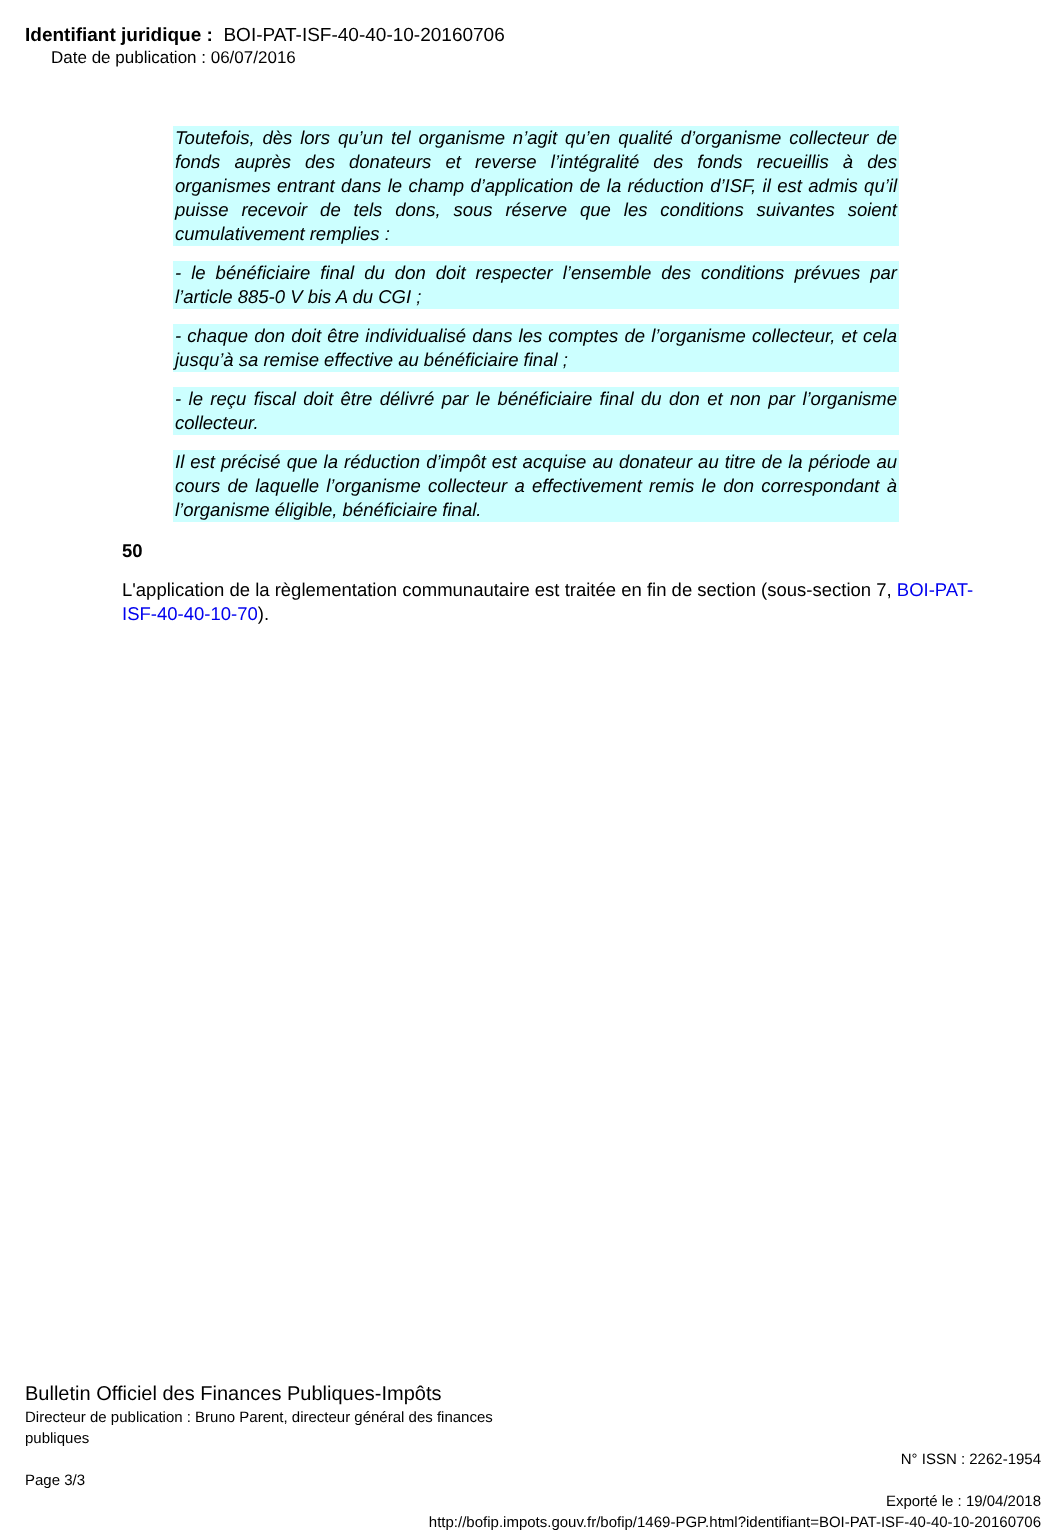Identifiant juridique : BOI-PAT-ISF-40-40-10-20160706
Date de publication : 06/07/2016
Toutefois, dès lors qu’un tel organisme n’agit qu’en qualité d’organisme collecteur de fonds auprès des donateurs et reverse l’intégralité des fonds recueillis à des organismes entrant dans le champ d’application de la réduction d’ISF, il est admis qu’il puisse recevoir de tels dons, sous réserve que les conditions suivantes soient cumulativement remplies :
- le bénéficiaire final du don doit respecter l’ensemble des conditions prévues par l’article 885-0 V bis A du CGI ;
- chaque don doit être individualisé dans les comptes de l’organisme collecteur, et cela jusqu’à sa remise effective au bénéficiaire final ;
- le reçu fiscal doit être délivré par le bénéficiaire final du don et non par l’organisme collecteur.
Il est précisé que la réduction d’impôt est acquise au donateur au titre de la période au cours de laquelle l’organisme collecteur a effectivement remis le don correspondant à l’organisme éligible, bénéficiaire final.
50
L'application de la règlementation communautaire est traitée en fin de section (sous-section 7, BOI-PAT-ISF-40-40-10-70).
Bulletin Officiel des Finances Publiques-Impôts
Directeur de publication : Bruno Parent, directeur général des finances
publiques
N° ISSN : 2262-1954
Page 3/3
Exporté le : 19/04/2018
http://bofip.impots.gouv.fr/bofip/1469-PGP.html?identifiant=BOI-PAT-ISF-40-40-10-20160706